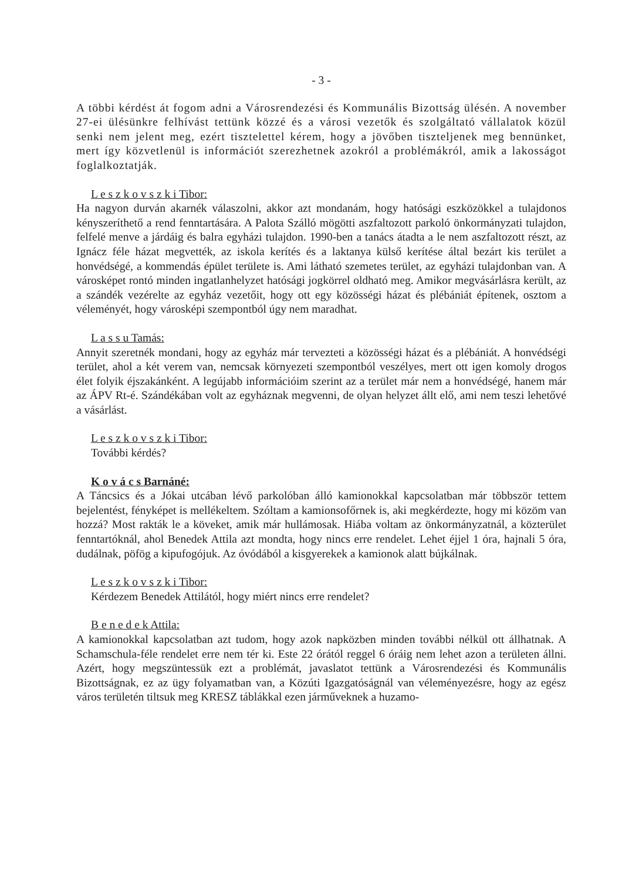- 3 -
A többi kérdést át fogom adni a Városrendezési és Kommunális Bizottság ülésén. A november 27-ei ülésünkre felhívást tettünk közzé és a városi vezetők és szolgáltató vállalatok közül senki nem jelent meg, ezért tisztelettel kérem, hogy a jövőben tiszteljenek meg bennünket, mert így közvetlenül is információt szerezhetnek azokról a problémákról, amik a lakosságot foglalkoztatják.
L e s z k o v s z k i Tibor:
Ha nagyon durván akarnék válaszolni, akkor azt mondanám, hogy hatósági eszközökkel a tulajdonos kényszeríthető a rend fenntartására. A Palota Szálló mögötti aszfaltozott parkoló önkormányzati tulajdon, felfelé menve a járdáig és balra egyházi tulajdon. 1990-ben a tanács átadta a le nem aszfaltozott részt, az Ignácz féle házat megvették, az iskola kerítés és a laktanya külső kerítése által bezárt kis terület a honvédségé, a kommendás épület területe is. Ami látható szemetes terület, az egyházi tulajdonban van. A városképet rontó minden ingatlanhelyzet hatósági jogkörrel oldható meg. Amikor megvásárlásra került, az a szándék vezérelte az egyház vezetőit, hogy ott egy közösségi házat és plébániát építenek, osztom a véleményét, hogy városképi szempontból úgy nem maradhat.
L a s s u Tamás:
Annyit szeretnék mondani, hogy az egyház már tervezteti a közösségi házat és a plébániát. A honvédségi terület, ahol a két verem van, nemcsak környezeti szempontból veszélyes, mert ott igen komoly drogos élet folyik éjszakánként. A legújabb információim szerint az a terület már nem a honvédségé, hanem már az ÁPV Rt-é. Szándékában volt az egyháznak megvenni, de olyan helyzet állt elő, ami nem teszi lehetővé a vásárlást.
L e s z k o v s z k i Tibor:
További kérdés?
K o v á c s Barnáné:
A Táncsics és a Jókai utcában lévő parkolóban álló kamionokkal kapcsolatban már többször tettem bejelentést, fényképet is mellékeltem. Szóltam a kamionsofőrnek is, aki megkérdezte, hogy mi közöm van hozzá? Most rakták le a köveket, amik már hullámosak. Hiába voltam az önkormányzatnál, a közterület fenntartóknál, ahol Benedek Attila azt mondta, hogy nincs erre rendelet. Lehet éjjel 1 óra, hajnali 5 óra, dudálnak, pöfög a kipufogójuk. Az óvódából a kisgyerekek a kamionok alatt bújkálnak.
L e s z k o v s z k i Tibor:
Kérdezem Benedek Attilától, hogy miért nincs erre rendelet?
B e n e d e k Attila:
A kamionokkal kapcsolatban azt tudom, hogy azok napközben minden további nélkül ott állhatnak. A Schamschula-féle rendelet erre nem tér ki. Este 22 órától reggel 6 óráig nem lehet azon a területen állni. Azért, hogy megszüntessük ezt a problémát, javaslatot tettünk a Városrendezési és Kommunális Bizottságnak, ez az ügy folyamatban van, a Közúti Igazgatóságnál van véleményezésre, hogy az egész város területén tiltsuk meg KRESZ táblákkal ezen járműveknek a huzamo-